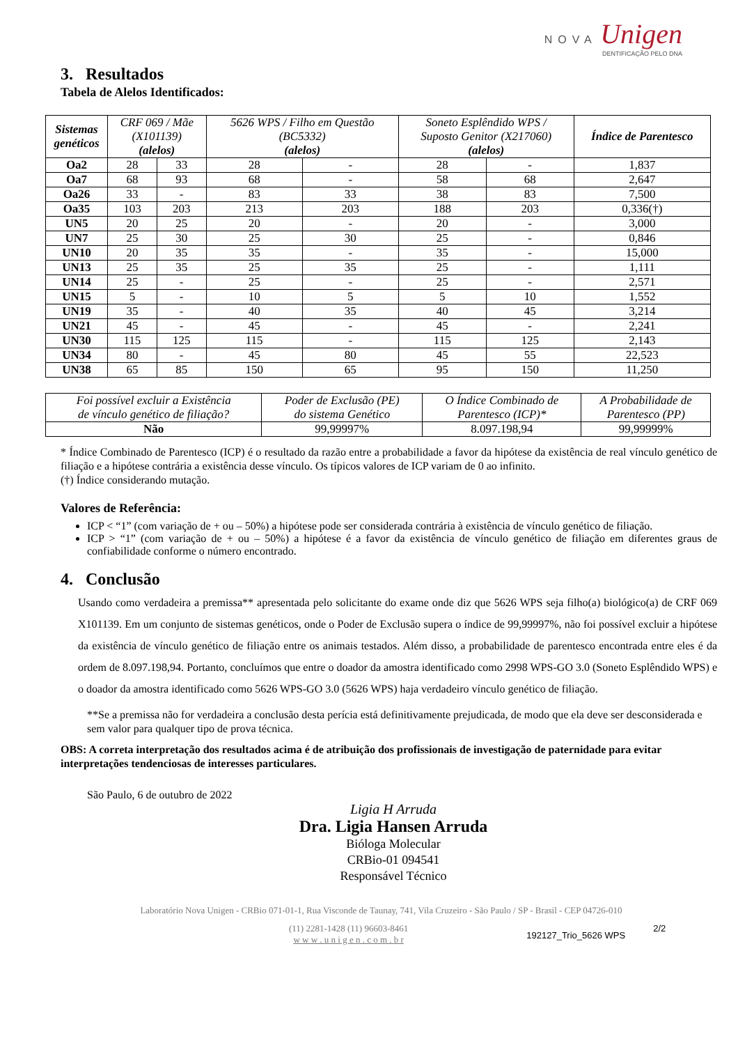NOVA Unigen
DENTIFICAÇÃO PELO DNA
3. Resultados
Tabela de Alelos Identificados:
| Sistemas genéticos | CRF 069 / Mãe (X101139) (alelos) | | 5626 WPS / Filho em Questão (BC5332) (alelos) | | Soneto Esplêndido WPS / Suposto Genitor (X217060) (alelos) | | Índice de Parentesco |
| --- | --- | --- | --- | --- | --- | --- | --- |
| Oa2 | 28 | 33 | 28 | - | 28 | - | 1,837 |
| Oa7 | 68 | 93 | 68 | - | 58 | 68 | 2,647 |
| Oa26 | 33 | - | 83 | 33 | 38 | 83 | 7,500 |
| Oa35 | 103 | 203 | 213 | 203 | 188 | 203 | 0,336(†) |
| UN5 | 20 | 25 | 20 | - | 20 | - | 3,000 |
| UN7 | 25 | 30 | 25 | 30 | 25 | - | 0,846 |
| UN10 | 20 | 35 | 35 | - | 35 | - | 15,000 |
| UN13 | 25 | 35 | 25 | 35 | 25 | - | 1,111 |
| UN14 | 25 | - | 25 | - | 25 | - | 2,571 |
| UN15 | 5 | - | 10 | 5 | 5 | 10 | 1,552 |
| UN19 | 35 | - | 40 | 35 | 40 | 45 | 3,214 |
| UN21 | 45 | - | 45 | - | 45 | - | 2,241 |
| UN30 | 115 | 125 | 115 | - | 115 | 125 | 2,143 |
| UN34 | 80 | - | 45 | 80 | 45 | 55 | 22,523 |
| UN38 | 65 | 85 | 150 | 65 | 95 | 150 | 11,250 |
| Foi possível excluir a Existência de vínculo genético de filiação? | Poder de Exclusão (PE) do sistema Genético | O Índice Combinado de Parentesco (ICP)* | A Probabilidade de Parentesco (PP) |
| --- | --- | --- | --- |
| Não | 99,99997% | 8.097.198,94 | 99,99999% |
* Índice Combinado de Parentesco (ICP) é o resultado da razão entre a probabilidade a favor da hipótese da existência de real vínculo genético de filiação e a hipótese contrária a existência desse vínculo. Os típicos valores de ICP variam de 0 ao infinito.
(†) Índice considerando mutação.
Valores de Referência:
ICP < “1” (com variação de + ou – 50%) a hipótese pode ser considerada contrária à existência de vínculo genético de filiação.
ICP > “1” (com variação de + ou – 50%) a hipótese é a favor da existência de vínculo genético de filiação em diferentes graus de confiabilidade conforme o número encontrado.
4. Conclusão
Usando como verdadeira a premissa** apresentada pelo solicitante do exame onde diz que 5626 WPS seja filho(a) biológico(a) de CRF 069 X101139. Em um conjunto de sistemas genéticos, onde o Poder de Exclusão supera o índice de 99,99997%, não foi possível excluir a hipótese da existência de vínculo genético de filiação entre os animais testados. Além disso, a probabilidade de parentesco encontrada entre eles é da ordem de 8.097.198,94. Portanto, concluímos que entre o doador da amostra identificado como 2998 WPS-GO 3.0 (Soneto Esplêndido WPS) e o doador da amostra identificado como 5626 WPS-GO 3.0 (5626 WPS) haja verdadeiro vínculo genético de filiação.
**Se a premissa não for verdadeira a conclusão desta perícia está definitivamente prejudicada, de modo que ela deve ser desconsiderada e sem valor para qualquer tipo de prova técnica.
OBS: A correta interpretação dos resultados acima é de atribuição dos profissionais de investigação de paternidade para evitar interpretações tendenciosas de interesses particulares.
São Paulo, 6 de outubro de 2022
Ligia H Arruda
Dra. Ligia Hansen Arruda
Bióloga Molecular
CRBio-01 094541
Responsável Técnico
Laboratório Nova Unigen - CRBio 071-01-1, Rua Visconde de Taunay, 741, Vila Cruzeiro - São Paulo / SP - Brasil - CEP 04726-010
(11) 2281-1428 (11) 96603-8461
w w w . u n i g e n . c o m . b r
192127_Trio_5626 WPS
2/2